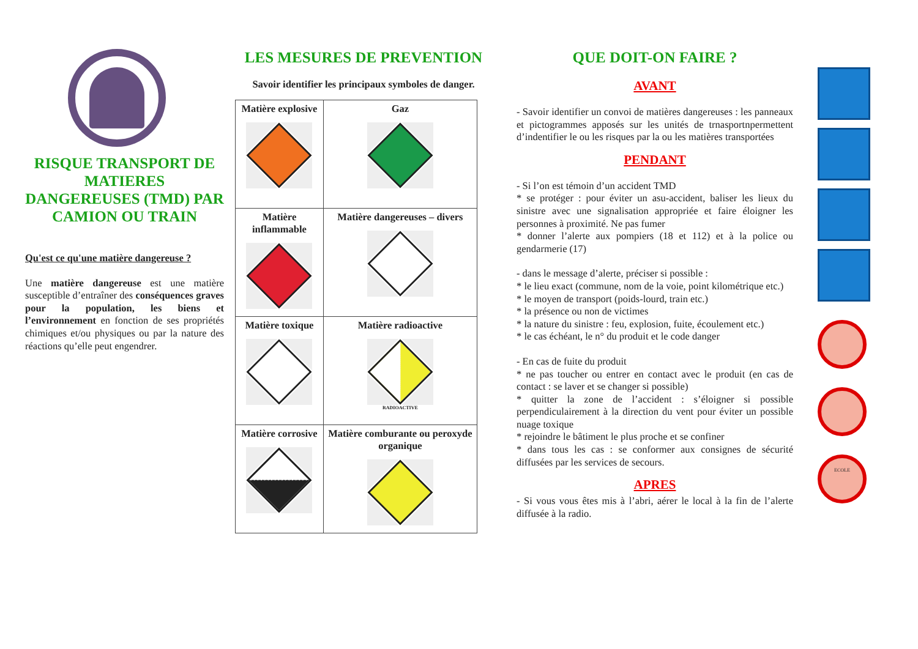RISQUE TRANSPORT DE MATIERES DANGEREUSES (TMD) PAR CAMION OU TRAIN
Qu'est ce qu'une matière dangereuse ?
Une matière dangereuse est une matière susceptible d’entraîner des conséquences graves pour la population, les biens et l’environnement en fonction de ses propriétés chimiques et/ou physiques ou par la nature des réactions qu’elle peut engendrer.
LES MESURES DE PREVENTION
Savoir identifier les principaux symboles de danger.
| Matière explosive | Gaz |
| Matière inflammable | Matière dangereuses – divers |
| Matière toxique | Matière radioactive RADIOACTIVE |
| Matière corrosive | Matière comburante ou peroxyde organique |
QUE DOIT-ON FAIRE ?
AVANT
- Savoir identifier un convoi de matières dangereuses : les panneaux et pictogrammes apposés sur les unités de trnasportnpermettent d’indentifier le ou les risques par la ou les matières transportées
PENDANT
- Si l’on est témoin d’un accident TMD
* se protéger : pour éviter un asu-accident, baliser les lieux du sinistre avec une signalisation appropriée et faire éloigner les personnes à proximité. Ne pas fumer
* donner l’alerte aux pompiers (18 et 112) et à la police ou gendarmerie (17)
- dans le message d’alerte, préciser si possible :
* le lieu exact (commune, nom de la voie, point kilométrique etc.)
* le moyen de transport (poids-lourd, train etc.)
* la présence ou non de victimes
* la nature du sinistre : feu, explosion, fuite, écoulement etc.)
* le cas échéant, le n° du produit et le code danger
- En cas de fuite du produit
* ne pas toucher ou entrer en contact avec le produit (en cas de contact : se laver et se changer si possible)
* quitter la zone de l’accident : s’éloigner si possible perpendiculairement à la direction du vent pour éviter un possible nuage toxique
* rejoindre le bâtiment le plus proche et se confiner
* dans tous les cas : se conformer aux consignes de sécurité diffusées par les services de secours.
APRES
- Si vous vous êtes mis à l’abri, aérer le local à la fin de l’alerte diffusée à la radio.
ECOLE